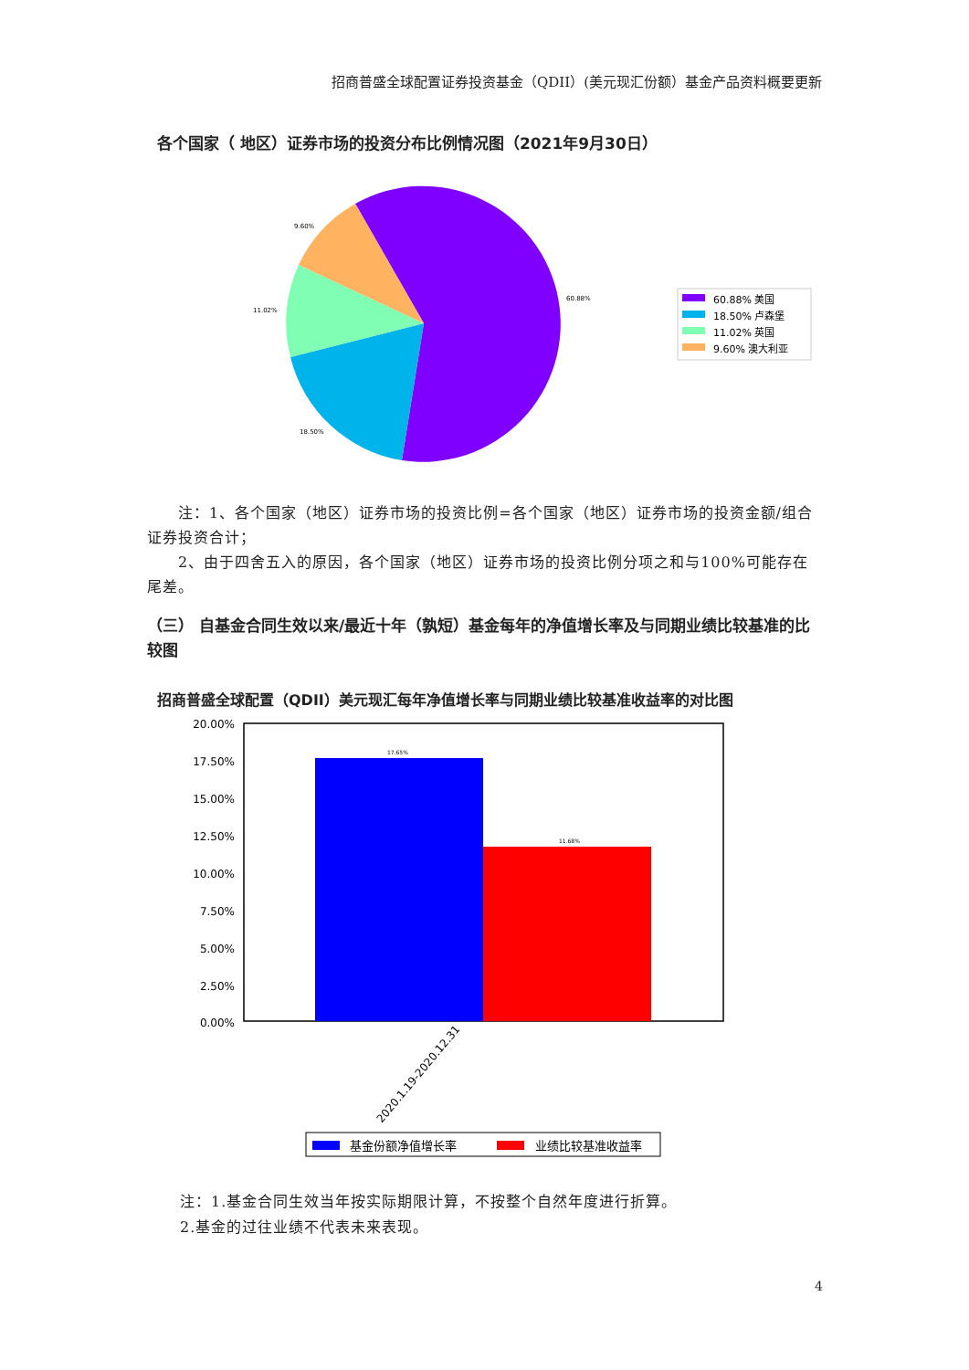60.88%
18.50%
11.02%
9.60%
60.88% 美国
18.50% 卢森堡
11.02% 英国
9.60% 澳大利亚
17.65%
11.68%
20.00%
17.50%
15.00%
12.50%
10.00%
7.50%
5.00%
2.50%
0.00%
2020.1.19-2020.12.31
基金份额净值增长率
业绩比较基准收益率
招商普盛全球配置证券投资基金（QDII）(美元现汇份额）基金产品资料概要更新
各个国家（ 地区）证券市场的投资分布比例情况图（2021年9月30日）
  注：1、各个国家（地区）证券市场的投资比例=各个国家（地区）证券市场的投资金额/组合证券投资合计；
  2、由于四舍五入的原因，各个国家（地区）证券市场的投资比例分项之和与100%可能存在尾差。
（三） 自基金合同生效以来/最近十年（孰短）基金每年的净值增长率及与同期业绩比较基准的比较图
招商普盛全球配置（QDII）美元现汇每年净值增长率与同期业绩比较基准收益率的对比图
注：1.基金合同生效当年按实际期限计算，不按整个自然年度进行折算。
2.基金的过往业绩不代表未来表现。
4